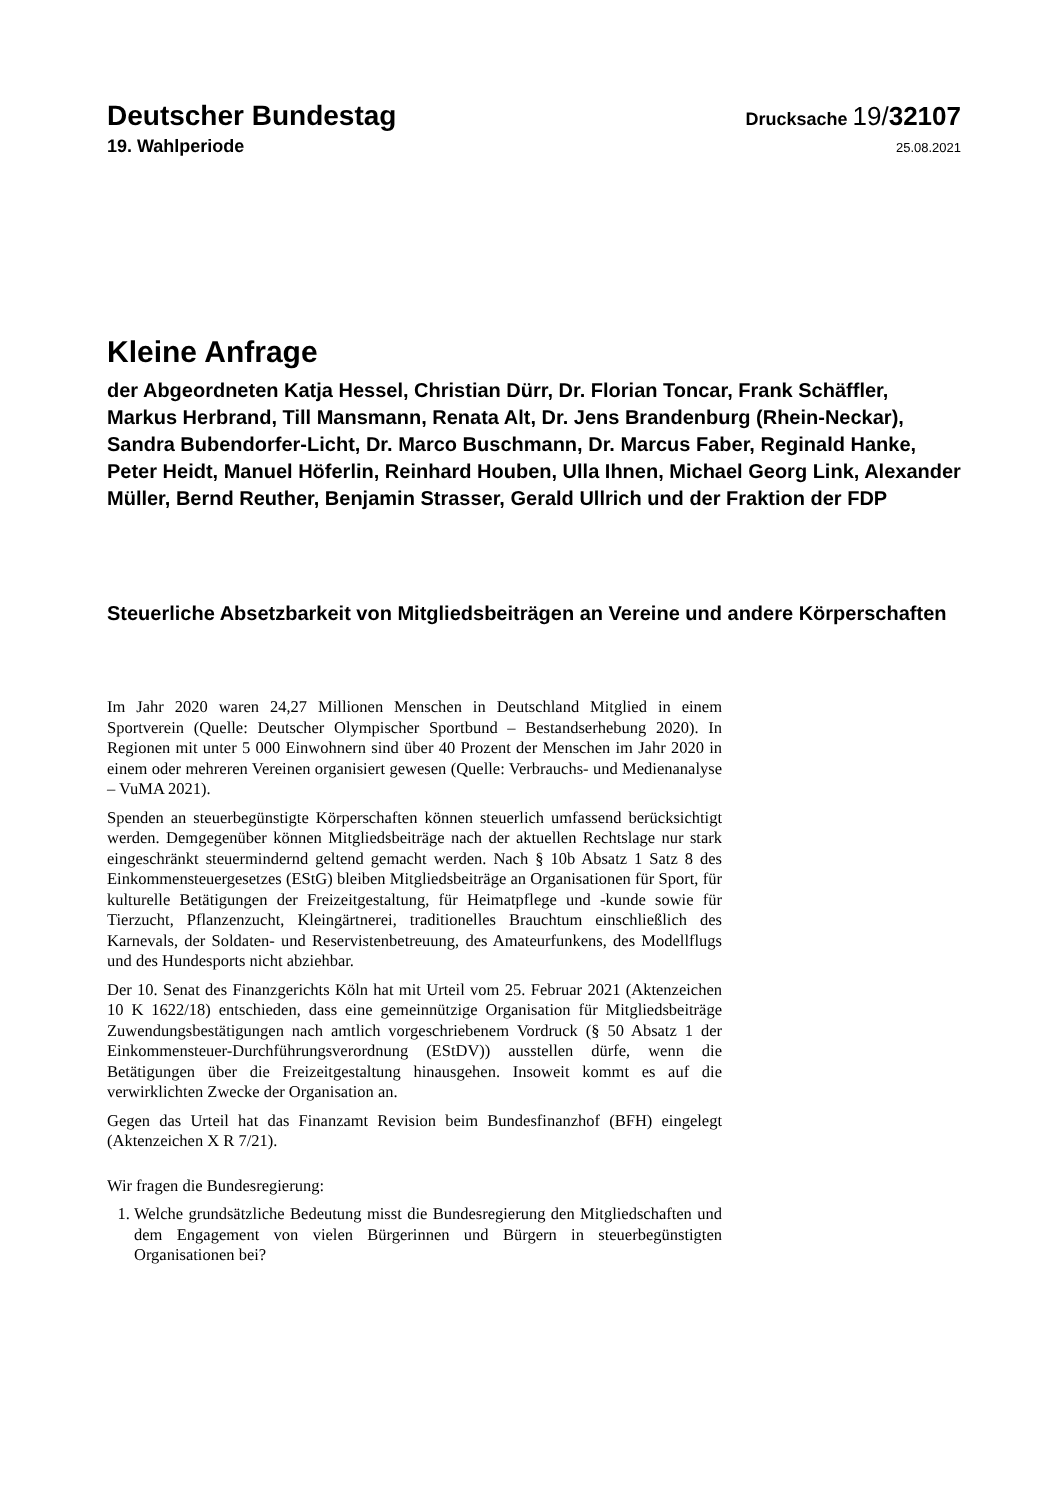Deutscher Bundestag Drucksache 19/32107
19. Wahlperiode 25.08.2021
Kleine Anfrage
der Abgeordneten Katja Hessel, Christian Dürr, Dr. Florian Toncar, Frank Schäffler, Markus Herbrand, Till Mansmann, Renata Alt, Dr. Jens Brandenburg (Rhein-Neckar), Sandra Bubendorfer-Licht, Dr. Marco Buschmann, Dr. Marcus Faber, Reginald Hanke, Peter Heidt, Manuel Höferlin, Reinhard Houben, Ulla Ihnen, Michael Georg Link, Alexander Müller, Bernd Reuther, Benjamin Strasser, Gerald Ullrich und der Fraktion der FDP
Steuerliche Absetzbarkeit von Mitgliedsbeiträgen an Vereine und andere Körperschaften
Im Jahr 2020 waren 24,27 Millionen Menschen in Deutschland Mitglied in einem Sportverein (Quelle: Deutscher Olympischer Sportbund – Bestandserhebung 2020). In Regionen mit unter 5 000 Einwohnern sind über 40 Prozent der Menschen im Jahr 2020 in einem oder mehreren Vereinen organisiert gewesen (Quelle: Verbrauchs- und Medienanalyse – VuMA 2021).
Spenden an steuerbegünstigte Körperschaften können steuerlich umfassend berücksichtigt werden. Demgegenüber können Mitgliedsbeiträge nach der aktuellen Rechtslage nur stark eingeschränkt steuermindernd geltend gemacht werden. Nach § 10b Absatz 1 Satz 8 des Einkommensteuergesetzes (EStG) bleiben Mitgliedsbeiträge an Organisationen für Sport, für kulturelle Betätigungen der Freizeitgestaltung, für Heimatpflege und -kunde sowie für Tierzucht, Pflanzenzucht, Kleingärtnerei, traditionelles Brauchtum einschließlich des Karnevals, der Soldaten- und Reservistenbetreuung, des Amateurfunkens, des Modellflugs und des Hundesports nicht abziehbar.
Der 10. Senat des Finanzgerichts Köln hat mit Urteil vom 25. Februar 2021 (Aktenzeichen 10 K 1622/18) entschieden, dass eine gemeinnützige Organisation für Mitgliedsbeiträge Zuwendungsbestätigungen nach amtlich vorgeschriebenem Vordruck (§ 50 Absatz 1 der Einkommensteuer-Durchführungsverordnung (EStDV)) ausstellen dürfe, wenn die Betätigungen über die Freizeitgestaltung hinausgehen. Insoweit kommt es auf die verwirklichten Zwecke der Organisation an.
Gegen das Urteil hat das Finanzamt Revision beim Bundesfinanzhof (BFH) eingelegt (Aktenzeichen X R 7/21).
Wir fragen die Bundesregierung:
1. Welche grundsätzliche Bedeutung misst die Bundesregierung den Mitgliedschaften und dem Engagement von vielen Bürgerinnen und Bürgern in steuerbegünstigten Organisationen bei?